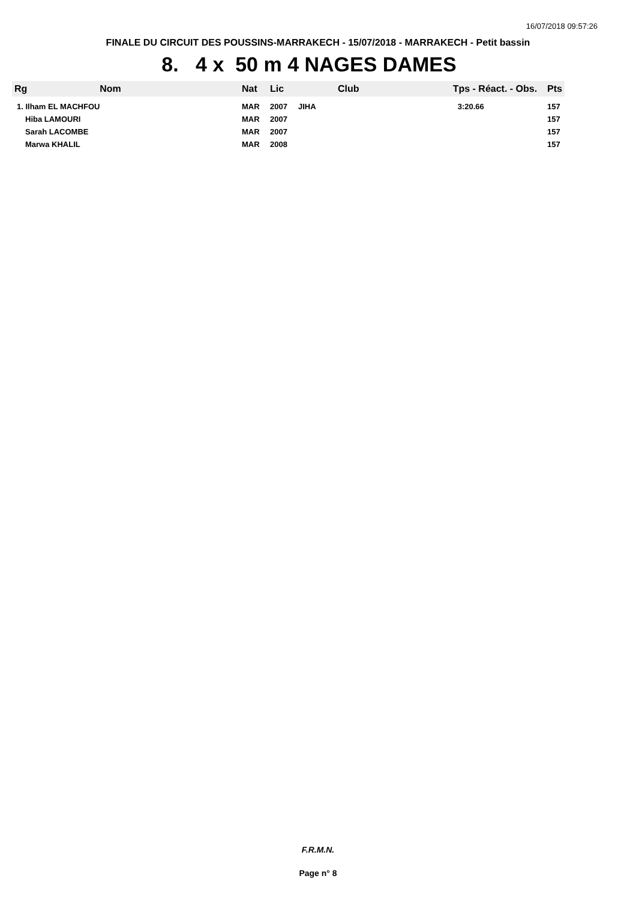16/07/2018 09:57:26
FINALE DU CIRCUIT DES POUSSINS-MARRAKECH - 15/07/2018 - MARRAKECH - Petit bassin
8. 4 x 50 m 4 NAGES DAMES
| Rg | Nom | Nat | Lic | Club | Tps - Réact. - Obs. | Pts |
| --- | --- | --- | --- | --- | --- | --- |
| 1. Ilham EL MACHFOU | | MAR | 2007 | JIHA | 3:20.66 | 157 |
| Hiba LAMOURI | | MAR | 2007 | | | 157 |
| Sarah LACOMBE | | MAR | 2007 | | | 157 |
| Marwa KHALIL | | MAR | 2008 | | | 157 |
F.R.M.N.
Page n° 8